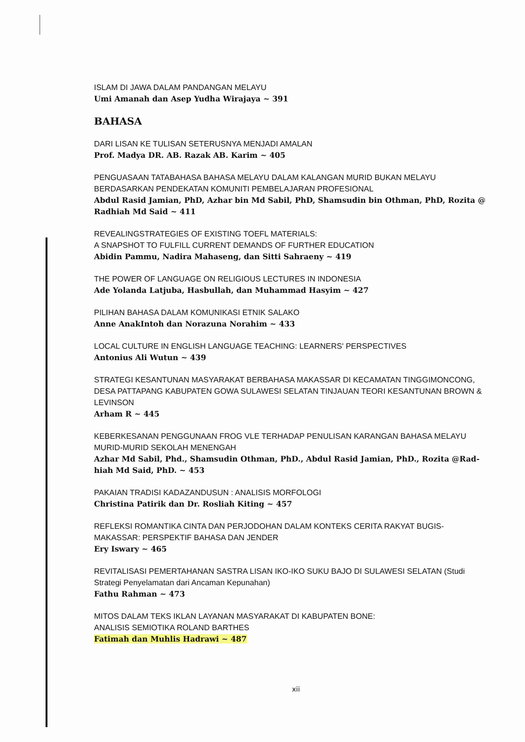ISLAM DI JAWA DALAM PANDANGAN MELAYU
Umi Amanah dan Asep Yudha Wirajaya ~ 391
BAHASA
DARI LISAN KE TULISAN SETERUSNYA MENJADI AMALAN
Prof. Madya DR. AB. Razak AB. Karim ~ 405
PENGUASAAN TATABAHASA BAHASA MELAYU DALAM KALANGAN MURID BUKAN MELAYU BERDASARKAN PENDEKATAN KOMUNITI PEMBELAJARAN PROFESIONAL
Abdul Rasid Jamian, PhD, Azhar bin Md Sabil, PhD, Shamsudin bin Othman, PhD, Rozita @ Radhiah Md Said ~ 411
REVEALINGSTRATEGIES OF EXISTING TOEFL MATERIALS:
A SNAPSHOT TO FULFILL CURRENT DEMANDS OF FURTHER EDUCATION
Abidin Pammu, Nadira Mahaseng, dan Sitti Sahraeny ~ 419
THE POWER OF LANGUAGE ON RELIGIOUS LECTURES IN INDONESIA
Ade Yolanda Latjuba, Hasbullah, dan Muhammad Hasyim ~ 427
PILIHAN BAHASA DALAM KOMUNIKASI ETNIK SALAKO
Anne AnakIntoh dan Norazuna Norahim ~ 433
LOCAL CULTURE IN ENGLISH LANGUAGE TEACHING: LEARNERS' PERSPECTIVES
Antonius Ali Wutun ~ 439
STRATEGI KESANTUNAN MASYARAKAT BERBAHASA MAKASSAR DI KECAMATAN TINGGIMONCONG, DESA PATTAPANG KABUPATEN GOWA SULAWESI SELATAN TINJAUAN TEORI KESANTUNAN BROWN & LEVINSON
Arham R ~ 445
KEBERKESANAN PENGGUNAAN FROG VLE TERHADAP PENULISAN KARANGAN BAHASA MELAYU MURID-MURID SEKOLAH MENENGAH
Azhar Md Sabil, Phd., Shamsudin Othman, PhD., Abdul Rasid Jamian, PhD., Rozita @Rad-hiah Md Said, PhD. ~ 453
PAKAIAN TRADISI KADAZANDUSUN : ANALISIS MORFOLOGI
Christina Patirik dan Dr. Rosliah Kiting ~ 457
REFLEKSI ROMANTIKA CINTA DAN PERJODOHAN DALAM KONTEKS CERITA RAKYAT BUGIS-MAKASSAR: PERSPEKTIF BAHASA DAN JENDER
Ery Iswary ~ 465
REVITALISASI PEMERTAHANAN SASTRA LISAN IKO-IKO SUKU BAJO DI SULAWESI SELATAN (Studi Strategi Penyelamatan dari Ancaman Kepunahan)
Fathu Rahman ~ 473
MITOS DALAM TEKS IKLAN LAYANAN MASYARAKAT DI KABUPATEN BONE:
ANALISIS SEMIOTIKA ROLAND BARTHES
Fatimah dan Muhlis Hadrawi ~ 487
xii